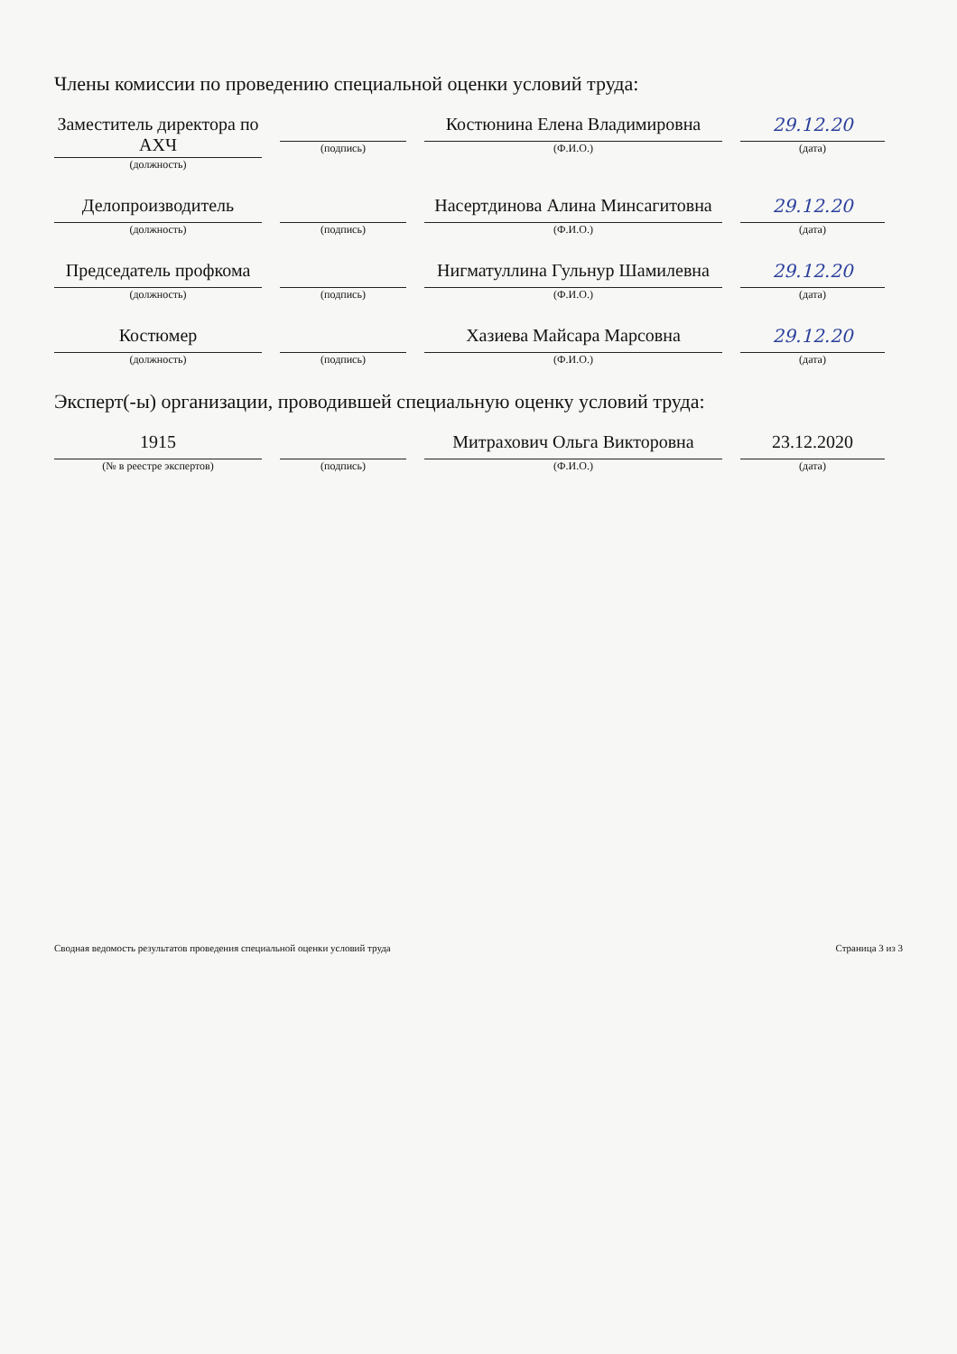Члены комиссии по проведению специальной оценки условий труда:
Заместитель директора по АХЧ
(должность)
(подпись)
Костюнина Елена Владимировна
(Ф.И.О.)
29.12.20
(дата)
Делопроизводитель
(должность)
(подпись)
Насертдинова Алина Минсагитовна
(Ф.И.О.)
29.12.20
(дата)
Председатель профкома
(должность)
(подпись)
Нигматуллина Гульнур Шамилевна
(Ф.И.О.)
29.12.20
(дата)
Костюмер
(должность)
(подпись)
Хазиева Майсара Марсовна
(Ф.И.О.)
29.12.20
(дата)
Эксперт(-ы) организации, проводившей специальную оценку условий труда:
1915
(№ в реестре экспертов)
(подпись)
Митрахович Ольга Викторовна
(Ф.И.О.)
23.12.2020
(дата)
Сводная ведомость результатов проведения специальной оценки условий труда Страница 3 из 3